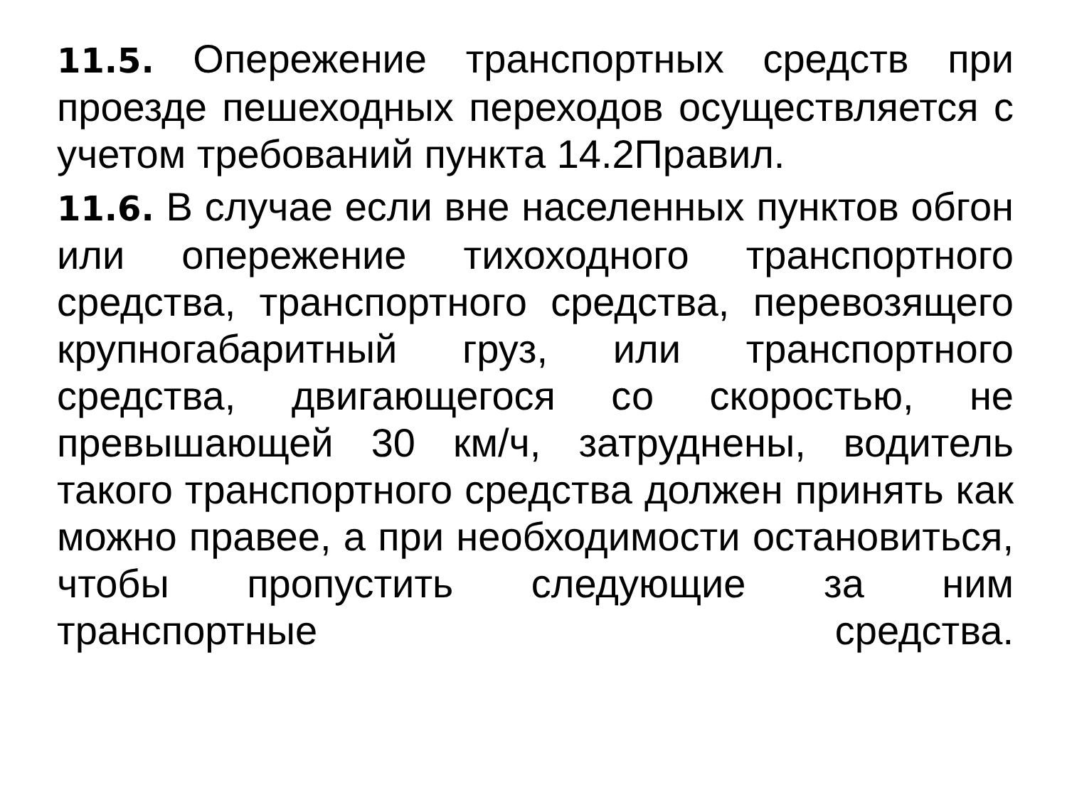11.5. Опережение транспортных средств при проезде пешеходных переходов осуществляется с учетом требований пункта 14.2Правил.
11.6. В случае если вне населенных пунктов обгон или опережение тихоходного транспортного средства, транспортного средства, перевозящего крупногабаритный груз, или транспортного средства, двигающегося со скоростью, не превышающей 30 км/ч, затруднены, водитель такого транспортного средства должен принять как можно правее, а при необходимости остановиться, чтобы пропустить следующие за ним транспортные средства.